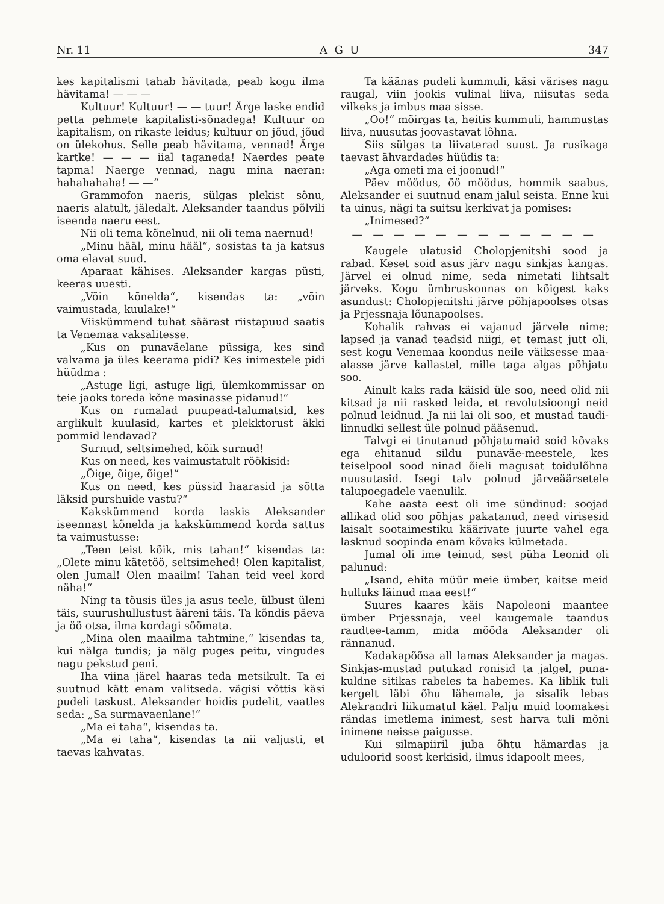Nr. 11 A G U 347
kes kapitalismi tahab hävitada, peab kogu ilma hävitama! — — —
Kultuur! Kultuur! — — tuur! Ärge laske endid petta pehmete kapitalisti-sõnadega! Kultuur on kapitalism, on rikaste leidus; kultuur on jõud, jõud on ülekohus. Selle peab hävitama, vennad! Ärge kartke! — — — iial taganeda! Naerdes peate tapma! Naerge vennad, nagu mina naeran: hahahahaha! — —“
Grammofon naeris, sülgas plekist sõnu, naeris alatult, jäledalt. Aleksander taandus põlvili iseenda naeru eest.
Nii oli tema kõnelnud, nii oli tema naernud!
„Minu hääl, minu hääl“, sosistas ta ja katsus oma elavat suud.
Aparaat kähises. Aleksander kargas püsti, keeras uuesti.
„Võin kõnelda“, kisendas ta: „võin vaimustada, kuulake!“
Viiskümmend tuhat säärast riistapuud saatis ta Venemaa vaksalitesse.
„Kus on punaväelane püssiga, kes sind valvama ja üles keerama pidi? Kes inimestele pidi hüüdma :
„Astuge ligi, astuge ligi, ülemkommissar on teie jaoks toreda kõne masinasse pidanud!“
Kus on rumalad puupead-talumatsid, kes arglikult kuulasid, kartes et plekktorust äkki pommid lendavad?
Surnud, seltsimehed, kõik surnud!
Kus on need, kes vaimustatult röökisid:
„Õige, õige, õige!“
Kus on need, kes püssid haarasid ja sõtta läksid purshuide vastu?“
Kakskümmend korda laskis Aleksander iseennast kõnelda ja kakskümmend korda sattus ta vaimustusse:
„Teen teist kõik, mis tahan!“ kisendas ta: „Olete minu kätetöö, seltsimehed! Olen kapitalist, olen Jumal! Olen maailm! Tahan teid veel kord näha!“
Ning ta tõusis üles ja asus teele, ülbust üleni täis, suurushullustust ääreni täis. Ta kõndis päeva ja öö otsa, ilma kordagi söömata.
„Mina olen maailma tahtmine,“ kisendas ta, kui nälga tundis; ja nälg puges peitu, vingudes nagu pekstud peni.
Iha viina järel haaras teda metsikult. Ta ei suutnud kätt enam valitseda. vägisi võttis käsi pudeli taskust. Aleksander hoidis pudelit, vaatles seda: „Sa surmavaenlane!“
„Ma ei taha“, kisendas ta.
„Ma ei taha“, kisendas ta nii valjusti, et taevas kahvatas.
Ta käänas pudeli kummuli, käsi värises nagu raugal, viin jookis vulinal liiva, niisutas seda vilkeks ja imbus maa sisse.
„Oo!“ möirgas ta, heitis kummuli, hammustas liiva, nuusutas joovastavat lõhna.
Siis sülgas ta liivaterad suust. Ja rusikaga taevast ähvardades hüüdis ta:
„Aga ometi ma ei joonud!“
Päev möödus, öö möödus, hommik saabus, Aleksander ei suutnud enam jalul seista. Enne kui ta uinus, nägi ta suitsu kerkivat ja pomises:
„Inimesed?“
— — — — — — — — — — — —
Kaugele ulatusid Cholopjenitshi sood ja rabad. Keset soid asus järv nagu sinkjas kangas. Järvel ei olnud nime, seda nimetati lihtsalt järveks. Kogu ümbruskonnas on kõigest kaks asundust: Cholopjenitshi järve põhjapoolses otsas ja Prjessnaja lõunapoolses.
Kohalik rahvas ei vajanud järvele nime; lapsed ja vanad teadsid niigi, et temast jutt oli, sest kogu Venemaa koondus neile väiksesse maa-alasse järve kallastel, mille taga algas põhjatu soo.
Ainult kaks rada käisid üle soo, need olid nii kitsad ja nii rasked leida, et revolutsioongi neid polnud leidnud. Ja nii lai oli soo, et mustad taudi-linnudki sellest üle polnud pääsenud.
Talvgi ei tinutanud põhjatumaid soid kõvaks ega ehitanud sildu punaväe-meestele, kes teiselpool sood ninad õieli magusat toidulõhna nuusutasid. Isegi talv polnud järveäärsetele talupoegadele vaenulik.
Kahe aasta eest oli ime sündinud: soojad allikad olid soo põhjas pakatanud, need virisesid laisalt sootaimestiku käärivate juurte vahel ega lasknud soopinda enam kõvaks külmetada.
Jumal oli ime teinud, sest püha Leonid oli palunud:
„Isand, ehita müür meie ümber, kaitse meid hulluks läinud maa eest!“
Suures kaares käis Napoleoni maantee ümber Prjessnaja, veel kaugemale taandus raudtee-tamm, mida mööda Aleksander oli rännanud.
Kadakapõõsa all lamas Aleksander ja magas. Sinkjas-mustad putukad ronisid ta jalgel, puna-kuldne sitikas rabeles ta habemes. Ka liblik tuli kergelt läbi õhu lähemale, ja sisalik lebas Alekrandri liikumatul käel. Palju muid loomakesi rändas imetlema inimest, sest harva tuli mõni inimene neisse paigusse.
Kui silmapiiril juba õhtu hämardas ja uduloorid soost kerkisid, ilmus idapoolt mees,